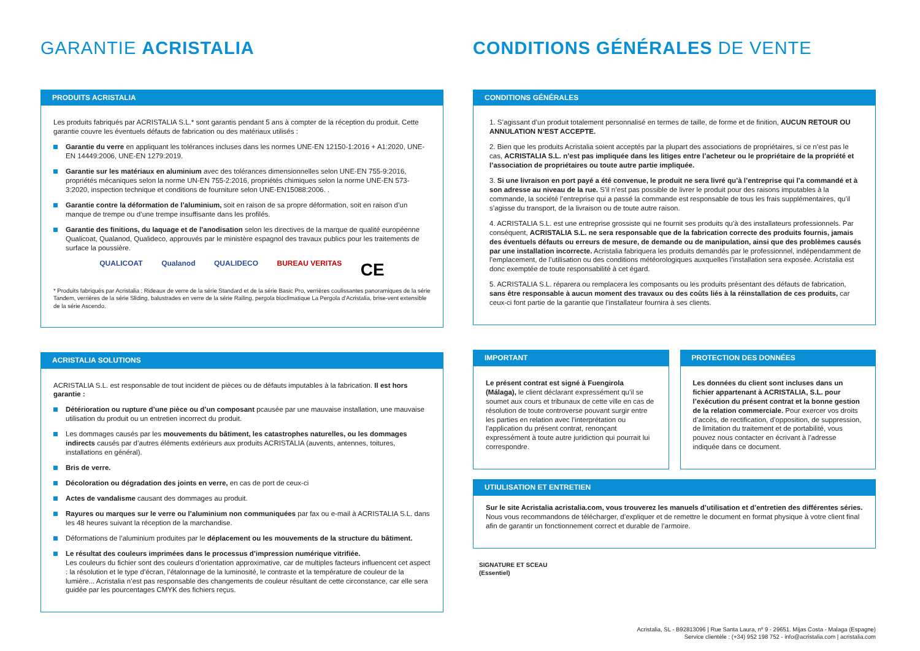GARANTIE ACRISTALIA
PRODUITS ACRISTALIA
Les produits fabriqués par ACRISTALIA S.L.* sont garantis pendant 5 ans à compter de la réception du produit. Cette garantie couvre les éventuels défauts de fabrication ou des matériaux utilisés :
Garantie du verre en appliquant les tolérances incluses dans les normes UNE-EN 12150-1:2016 + A1:2020, UNE-EN 14449:2006, UNE-EN 1279:2019.
Garantie sur les matériaux en aluminium avec des tolérances dimensionnelles selon UNE-EN 755-9:2016, propriétés mécaniques selon la norme UN-EN 755-2:2016, propriétés chimiques selon la norme UNE-EN 573-3:2020, inspection technique et conditions de fourniture selon UNE-EN15088:2006. .
Garantie contre la déformation de l’aluminium, soit en raison de sa propre déformation, soit en raison d’un manque de trempe ou d’une trempe insuffisante dans les profilés.
Garantie des finitions, du laquage et de l’anodisation selon les directives de la marque de qualité européenne Qualicoat, Qualanod, Qualideco, approuvés par le ministère espagnol des travaux publics pour les traitements de surface la poussière.
QUALICOAT Qualanod QUALIDECO BUREAU VERITAS CE
* Produits fabriqués par Acristalia : Rideaux de verre de la série Standard et de la série Basic Pro, verrières coulissantes panoramiques de la série Tandem, verrières de la série Sliding, balustrades en verre de la série Railing, pergola bioclimatique La Pergola d’Acristalia, brise-vent extensible de la série Ascendo.
ACRISTALIA SOLUTIONS
ACRISTALIA S.L. est responsable de tout incident de pièces ou de défauts imputables à la fabrication. Il est hors garantie :
Détérioration ou rupture d’une pièce ou d’un composant pcausée par une mauvaise installation, une mauvaise utilisation du produit ou un entretien incorrect du produit.
Les dommages causés par les mouvements du bâtiment, les catastrophes naturelles, ou les dommages indirects causés par d’autres éléments extérieurs aux produits ACRISTALIA (auvents, antennes, toitures, installations en général).
Bris de verre.
Décoloration ou dégradation des joints en verre, en cas de port de ceux-ci
Actes de vandalisme causant des dommages au produit.
Rayures ou marques sur le verre ou l’aluminium non communiquées par fax ou e-mail à ACRISTALIA S.L. dans les 48 heures suivant la réception de la marchandise.
Déformations de l’aluminium produites par le déplacement ou les mouvements de la structure du bâtiment.
Le résultat des couleurs imprimées dans le processus d’impression numérique vitrifiée.
Les couleurs du fichier sont des couleurs d’orientation approximative, car de multiples facteurs influencent cet aspect : la résolution et le type d’écran, l’étalonnage de la luminosité, le contraste et la température de couleur de la lumière... Acristalia n’est pas responsable des changements de couleur résultant de cette circonstance, car elle sera guidée par les pourcentages CMYK des fichiers reçus.
CONDITIONS GÉNÉRALES DE VENTE
CONDITIONS GÉNÉRALES
1. S’agissant d’un produit totalement personnalisé en termes de taille, de forme et de finition, AUCUN RETOUR OU ANNULATION N’EST ACCEPTE.
2. Bien que les produits Acristalia soient acceptés par la plupart des associations de propriétaires, si ce n’est pas le cas, ACRISTALIA S.L. n’est pas impliquée dans les litiges entre l’acheteur ou le propriétaire de la propriété et l’association de propriétaires ou toute autre partie impliquée.
3. Si une livraison en port payé a été convenue, le produit ne sera livré qu’à l’entreprise qui l’a commandé et à son adresse au niveau de la rue. S’il n’est pas possible de livrer le produit pour des raisons imputables à la commande, la société l’entreprise qui a passé la commande est responsable de tous les frais supplémentaires, qu’il s’agisse du transport, de la livraison ou de toute autre raison.
4. ACRISTALIA S.L. est une entreprise grossiste qui ne fournit ses produits qu’à des installateurs professionnels. Par conséquent, ACRISTALIA S.L. ne sera responsable que de la fabrication correcte des produits fournis, jamais des éventuels défauts ou erreurs de mesure, de demande ou de manipulation, ainsi que des problèmes causés par une installation incorrecte. Acristalia fabriquera les produits demandés par le professionnel, indépendamment de l’emplacement, de l’utilisation ou des conditions météorologiques auxquelles l’installation sera exposée. Acristalia est donc exemptée de toute responsabilité à cet égard.
5. ACRISTALIA S.L. réparera ou remplacera les composants ou les produits présentant des défauts de fabrication, sans être responsable à aucun moment des travaux ou des coûts liés à la réinstallation de ces produits, car ceux-ci font partie de la garantie que l’installateur fournira à ses clients.
IMPORTANT
Le présent contrat est signé à Fuengirola (Málaga), le client déclarant expressément qu’il se soumet aux cours et tribunaux de cette ville en cas de résolution de toute controverse pouvant surgir entre les parties en relation avec l’interprétation ou l’application du présent contrat, renonçant expressément à toute autre juridiction qui pourrait lui correspondre.
PROTECTION DES DONNÉES
Les données du client sont incluses dans un fichier appartenant à ACRISTALIA, S.L. pour l’exécution du présent contrat et la bonne gestion de la relation commerciale. Pour exercer vos droits d’accès, de rectification, d’opposition, de suppression, de limitation du traitement et de portabilité, vous pouvez nous contacter en écrivant à l’adresse indiquée dans ce document.
UTIULISATION ET ENTRETIEN
Sur le site Acristalia acristalia.com, vous trouverez les manuels d’utilisation et d’entretien des différentes séries. Nous vous recommandons de télécharger, d’expliquer et de remettre le document en format physique à votre client final afin de garantir un fonctionnement correct et durable de l’armoire.
SIGNATURE ET SCEAU
(Essentiel)
Acristalia, SL - B92813096 | Rue Santa Laura, nº 9 - 29651. Mijas Costa - Malaga (Espagne)
Service clientèle : (+34) 952 198 752 - info@acristalia.com | acristalia.com